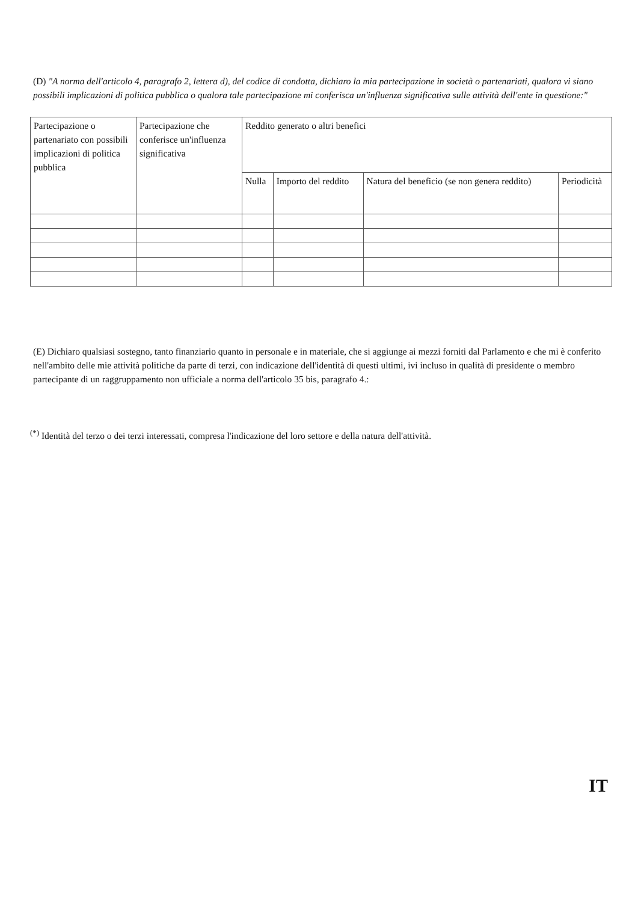(D) "A norma dell'articolo 4, paragrafo 2, lettera d), del codice di condotta, dichiaro la mia partecipazione in società o partenariati, qualora vi siano possibili implicazioni di politica pubblica o qualora tale partecipazione mi conferisca un'influenza significativa sulle attività dell'ente in questione:"
| Partecipazione o partenariato con possibili implicazioni di politica pubblica | Partecipazione che conferisce un'influenza significativa | Reddito generato o altri benefici | | | |
| | | Nulla | Importo del reddito | Natura del beneficio (se non genera reddito) | Periodicità |
(E) Dichiaro qualsiasi sostegno, tanto finanziario quanto in personale e in materiale, che si aggiunge ai mezzi forniti dal Parlamento e che mi è conferito nell'ambito delle mie attività politiche da parte di terzi, con indicazione dell'identità di questi ultimi, ivi incluso in qualità di presidente o membro partecipante di un raggruppamento non ufficiale a norma dell'articolo 35 bis, paragrafo 4.:
<sup>(*)</sup> Identità del terzo o dei terzi interessati, compresa l'indicazione del loro settore e della natura dell'attività.
IT